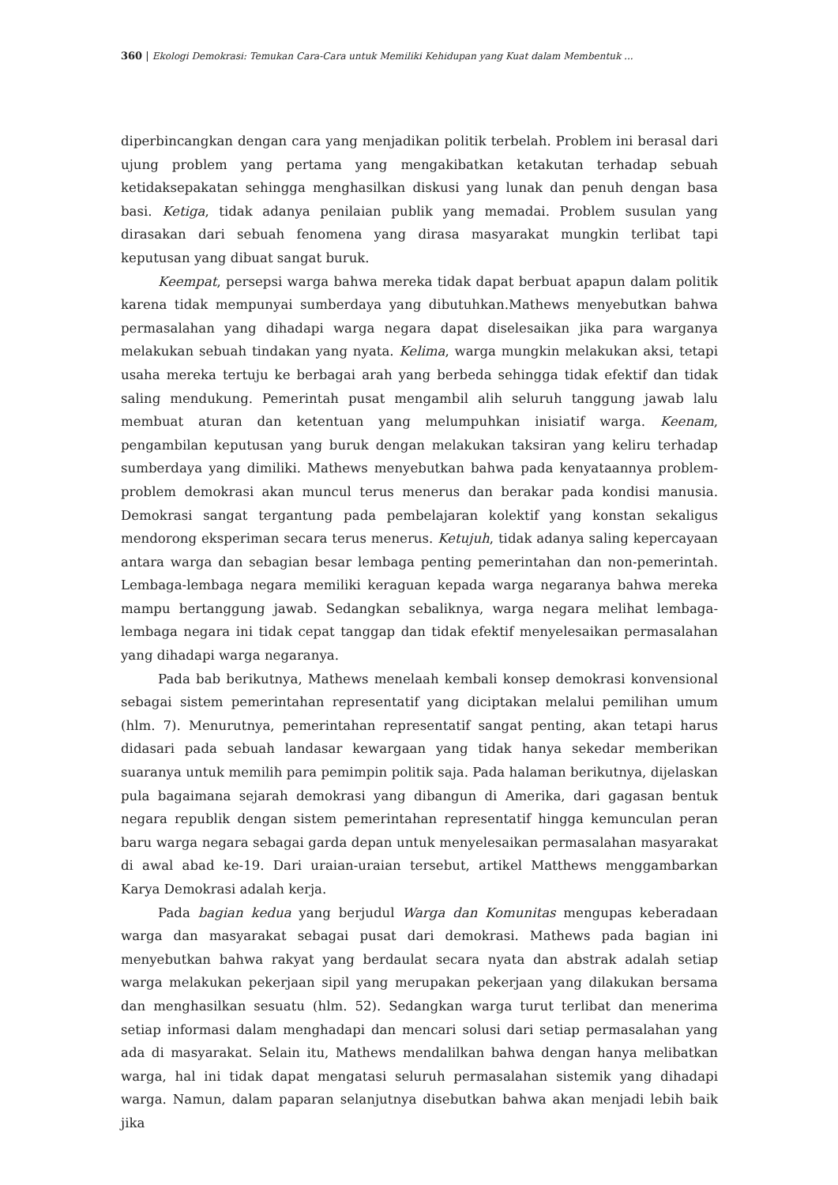360 | Ekologi Demokrasi: Temukan Cara-Cara untuk Memiliki Kehidupan yang Kuat dalam Membentuk ...
diperbincangkan dengan cara yang menjadikan politik terbelah. Problem ini berasal dari ujung problem yang pertama yang mengakibatkan ketakutan terhadap sebuah ketidaksepakatan sehingga menghasilkan diskusi yang lunak dan penuh dengan basa basi. Ketiga, tidak adanya penilaian publik yang memadai. Problem susulan yang dirasakan dari sebuah fenomena yang dirasa masyarakat mungkin terlibat tapi keputusan yang dibuat sangat buruk.
Keempat, persepsi warga bahwa mereka tidak dapat berbuat apapun dalam politik karena tidak mempunyai sumberdaya yang dibutuhkan.Mathews menyebutkan bahwa permasalahan yang dihadapi warga negara dapat diselesaikan jika para warganya melakukan sebuah tindakan yang nyata. Kelima, warga mungkin melakukan aksi, tetapi usaha mereka tertuju ke berbagai arah yang berbeda sehingga tidak efektif dan tidak saling mendukung. Pemerintah pusat mengambil alih seluruh tanggung jawab lalu membuat aturan dan ketentuan yang melumpuhkan inisiatif warga. Keenam, pengambilan keputusan yang buruk dengan melakukan taksiran yang keliru terhadap sumberdaya yang dimiliki. Mathews menyebutkan bahwa pada kenyataannya problem-problem demokrasi akan muncul terus menerus dan berakar pada kondisi manusia. Demokrasi sangat tergantung pada pembelajaran kolektif yang konstan sekaligus mendorong eksperiman secara terus menerus. Ketujuh, tidak adanya saling kepercayaan antara warga dan sebagian besar lembaga penting pemerintahan dan non-pemerintah. Lembaga-lembaga negara memiliki keraguan kepada warga negaranya bahwa mereka mampu bertanggung jawab. Sedangkan sebaliknya, warga negara melihat lembaga-lembaga negara ini tidak cepat tanggap dan tidak efektif menyelesaikan permasalahan yang dihadapi warga negaranya.
Pada bab berikutnya, Mathews menelaah kembali konsep demokrasi konvensional sebagai sistem pemerintahan representatif yang diciptakan melalui pemilihan umum (hlm. 7). Menurutnya, pemerintahan representatif sangat penting, akan tetapi harus didasari pada sebuah landasar kewargaan yang tidak hanya sekedar memberikan suaranya untuk memilih para pemimpin politik saja. Pada halaman berikutnya, dijelaskan pula bagaimana sejarah demokrasi yang dibangun di Amerika, dari gagasan bentuk negara republik dengan sistem pemerintahan representatif hingga kemunculan peran baru warga negara sebagai garda depan untuk menyelesaikan permasalahan masyarakat di awal abad ke-19. Dari uraian-uraian tersebut, artikel Matthews menggambarkan Karya Demokrasi adalah kerja.
Pada bagian kedua yang berjudul Warga dan Komunitas mengupas keberadaan warga dan masyarakat sebagai pusat dari demokrasi. Mathews pada bagian ini menyebutkan bahwa rakyat yang berdaulat secara nyata dan abstrak adalah setiap warga melakukan pekerjaan sipil yang merupakan pekerjaan yang dilakukan bersama dan menghasilkan sesuatu (hlm. 52). Sedangkan warga turut terlibat dan menerima setiap informasi dalam menghadapi dan mencari solusi dari setiap permasalahan yang ada di masyarakat. Selain itu, Mathews mendalilkan bahwa dengan hanya melibatkan warga, hal ini tidak dapat mengatasi seluruh permasalahan sistemik yang dihadapi warga. Namun, dalam paparan selanjutnya disebutkan bahwa akan menjadi lebih baik jika